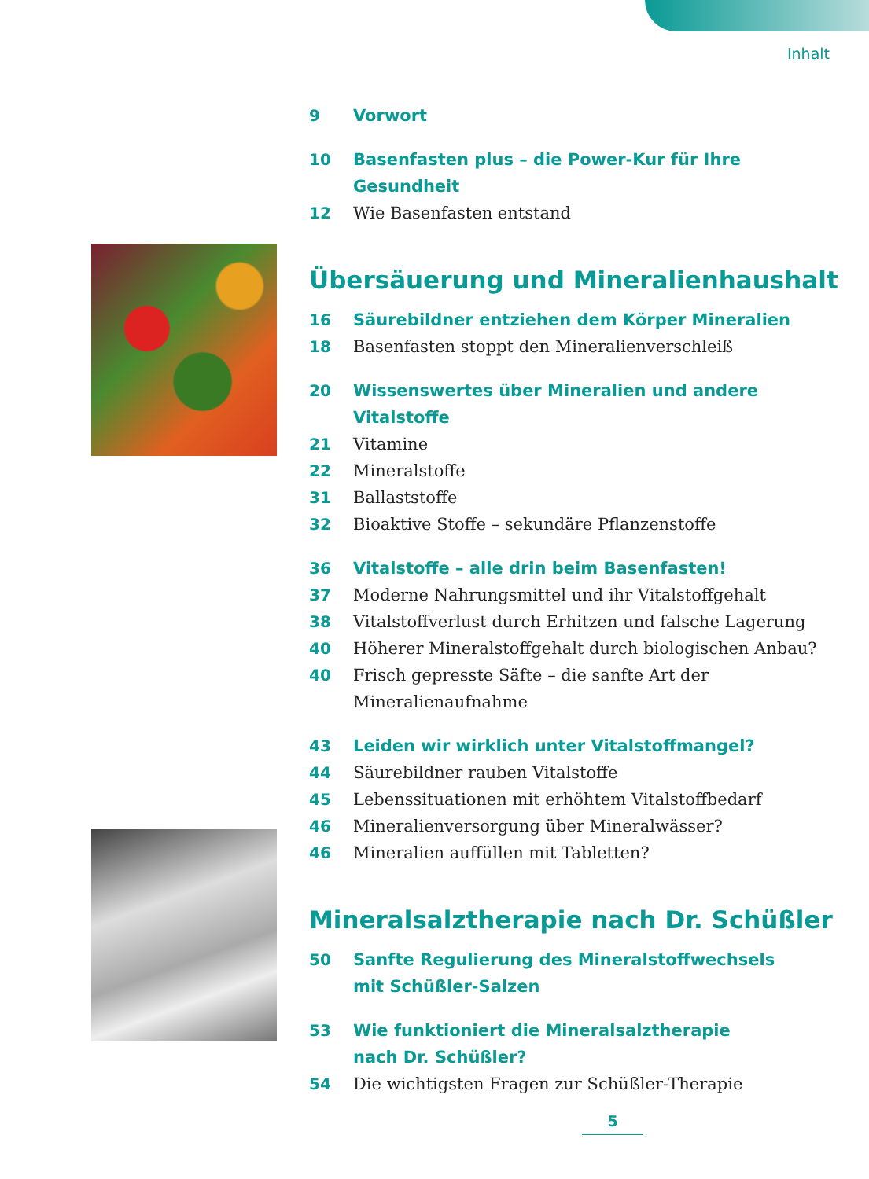Inhalt
9 Vorwort
10 Basenfasten plus – die Power-Kur für Ihre Gesundheit
12 Wie Basenfasten entstand
Übersäuerung und Mineralienhaushalt
16 Säurebildner entziehen dem Körper Mineralien
18 Basenfasten stoppt den Mineralienverschleiß
20 Wissenswertes über Mineralien und andere Vitalstoffe
21 Vitamine
22 Mineralstoffe
31 Ballaststoffe
32 Bioaktive Stoffe – sekundäre Pflanzenstoffe
36 Vitalstoffe – alle drin beim Basenfasten!
37 Moderne Nahrungsmittel und ihr Vitalstoffgehalt
38 Vitalstoffverlust durch Erhitzen und falsche Lagerung
40 Höherer Mineralstoffgehalt durch biologischen Anbau?
40 Frisch gepresste Säfte – die sanfte Art der Mineralienaufnahme
43 Leiden wir wirklich unter Vitalstoffmangel?
44 Säurebildner rauben Vitalstoffe
45 Lebenssituationen mit erhöhtem Vitalstoffbedarf
46 Mineralienversorgung über Mineralwässer?
46 Mineralien auffüllen mit Tabletten?
Mineralsalztherapie nach Dr. Schüßler
50 Sanfte Regulierung des Mineralstoffwechsels
mit Schüßler-Salzen
53 Wie funktioniert die Mineralsalztherapie
nach Dr. Schüßler?
54 Die wichtigsten Fragen zur Schüßler-Therapie
5